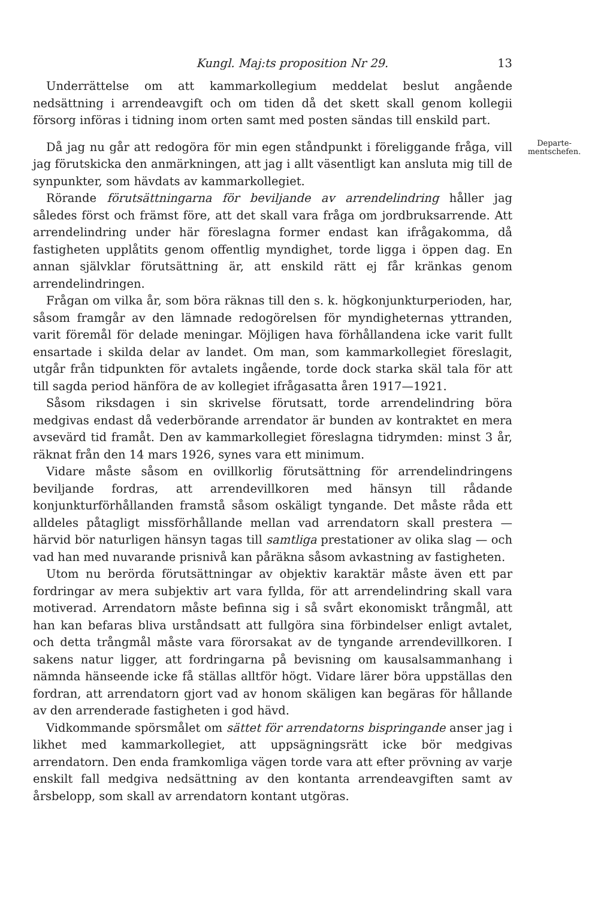Kungl. Maj:ts proposition Nr 29. 13
Underrättelse om att kammarkollegium meddelat beslut angående nedsättning i arrendeavgift och om tiden då det skett skall genom kollegii försorg införas i tidning inom orten samt med posten sändas till enskild part.
Då jag nu går att redogöra för min egen ståndpunkt i föreliggande fråga, vill jag förutskicka den anmärkningen, att jag i allt väsentligt kan ansluta mig till de synpunkter, som hävdats av kammarkollegiet.
Rörande förutsättningarna för beviljande av arrendelindring håller jag således först och främst före, att det skall vara fråga om jordbruksarrende. Att arrendelindring under här föreslagna former endast kan ifrågakomma, då fastigheten upplåtits genom offentlig myndighet, torde ligga i öppen dag. En annan självklar förutsättning är, att enskild rätt ej får kränkas genom arrendelindringen.
Frågan om vilka år, som böra räknas till den s. k. högkonjunkturperioden, har, såsom framgår av den lämnade redogörelsen för myndigheternas yttranden, varit föremål för delade meningar. Möjligen hava förhållandena icke varit fullt ensartade i skilda delar av landet. Om man, som kammarkollegiet föreslagit, utgår från tidpunkten för avtalets ingående, torde dock starka skäl tala för att till sagda period hänföra de av kollegiet ifrågasatta åren 1917—1921.
Såsom riksdagen i sin skrivelse förutsatt, torde arrendelindring böra medgivas endast då vederbörande arrendator är bunden av kontraktet en mera avsevärd tid framåt. Den av kammarkollegiet föreslagna tidrymden: minst 3 år, räknat från den 14 mars 1926, synes vara ett minimum.
Vidare måste såsom en ovillkorlig förutsättning för arrendelindringens beviljande fordras, att arrendevillkoren med hänsyn till rådande konjunkturförhållanden framstå såsom oskäligt tyngande. Det måste råda ett alldeles påtagligt missförhållande mellan vad arrendatorn skall prestera — härvid bör naturligen hänsyn tagas till samtliga prestationer av olika slag — och vad han med nuvarande prisnivå kan påräkna såsom avkastning av fastigheten.
Utom nu berörda förutsättningar av objektiv karaktär måste även ett par fordringar av mera subjektiv art vara fyllda, för att arrendelindring skall vara motiverad. Arrendatorn måste befinna sig i så svårt ekonomiskt trångmål, att han kan befaras bliva urståndsatt att fullgöra sina förbindelser enligt avtalet, och detta trångmål måste vara förorsakat av de tyngande arrendevillkoren. I sakens natur ligger, att fordringarna på bevisning om kausalsammanhang i nämnda hänseende icke få ställas alltför högt. Vidare lärer böra uppställas den fordran, att arrendatorn gjort vad av honom skäligen kan begäras för hållande av den arrenderade fastigheten i god hävd.
Vidkommande spörsmålet om sättet för arrendatorns bispringande anser jag i likhet med kammarkollegiet, att uppsägningsrätt icke bör medgivas arrendatorn. Den enda framkomliga vägen torde vara att efter prövning av varje enskilt fall medgiva nedsättning av den kontanta arrendeavgiften samt av årsbelopp, som skall av arrendatorn kontant utgöras.
Departe-
mentschefen.